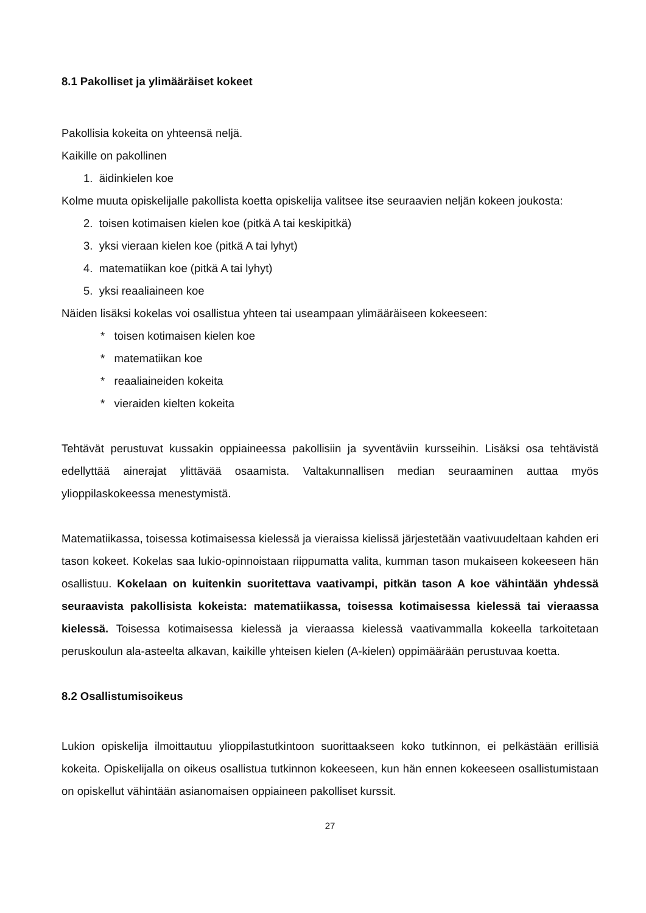8.1 Pakolliset ja ylimääräiset kokeet
Pakollisia kokeita on yhteensä neljä.
Kaikille on pakollinen
1. äidinkielen koe
Kolme muuta opiskelijalle pakollista koetta opiskelija valitsee itse seuraavien neljän kokeen joukosta:
2. toisen kotimaisen kielen koe (pitkä A tai keskipitkä)
3. yksi vieraan kielen koe (pitkä A tai lyhyt)
4. matematiikan koe (pitkä A tai lyhyt)
5. yksi reaaliaineen koe
Näiden lisäksi kokelas voi osallistua yhteen tai useampaan ylimääräiseen kokeeseen:
* toisen kotimaisen kielen koe
* matematiikan koe
* reaaliaineiden kokeita
* vieraiden kielten kokeita
Tehtävät perustuvat kussakin oppiaineessa pakollisiin ja syventäviin kursseihin. Lisäksi osa tehtävistä edellyttää ainerajat ylittävää osaamista. Valtakunnallisen median seuraaminen auttaa myös ylioppilaskokeessa menestymistä.
Matematiikassa, toisessa kotimaisessa kielessä ja vieraissa kielissä järjestetään vaativuudeltaan kahden eri tason kokeet. Kokelas saa lukio-opinnoistaan riippumatta valita, kumman tason mukaiseen kokeeseen hän osallistuu. Kokelaan on kuitenkin suoritettava vaativampi, pitkän tason A koe vähintään yhdessä seuraavista pakollisista kokeista: matematiikassa, toisessa kotimaisessa kielessä tai vieraassa kielessä. Toisessa kotimaisessa kielessä ja vieraassa kielessä vaativammalla kokeella tarkoitetaan peruskoulun ala-asteelta alkavan, kaikille yhteisen kielen (A-kielen) oppimäärään perustuvaa koetta.
8.2 Osallistumisoikeus
Lukion opiskelija ilmoittautuu ylioppilastutkintoon suorittaakseen koko tutkinnon, ei pelkästään erillisiä kokeita. Opiskelijalla on oikeus osallistua tutkinnon kokeeseen, kun hän ennen kokeeseen osallistumistaan on opiskellut vähintään asianomaisen oppiaineen pakolliset kurssit.
27